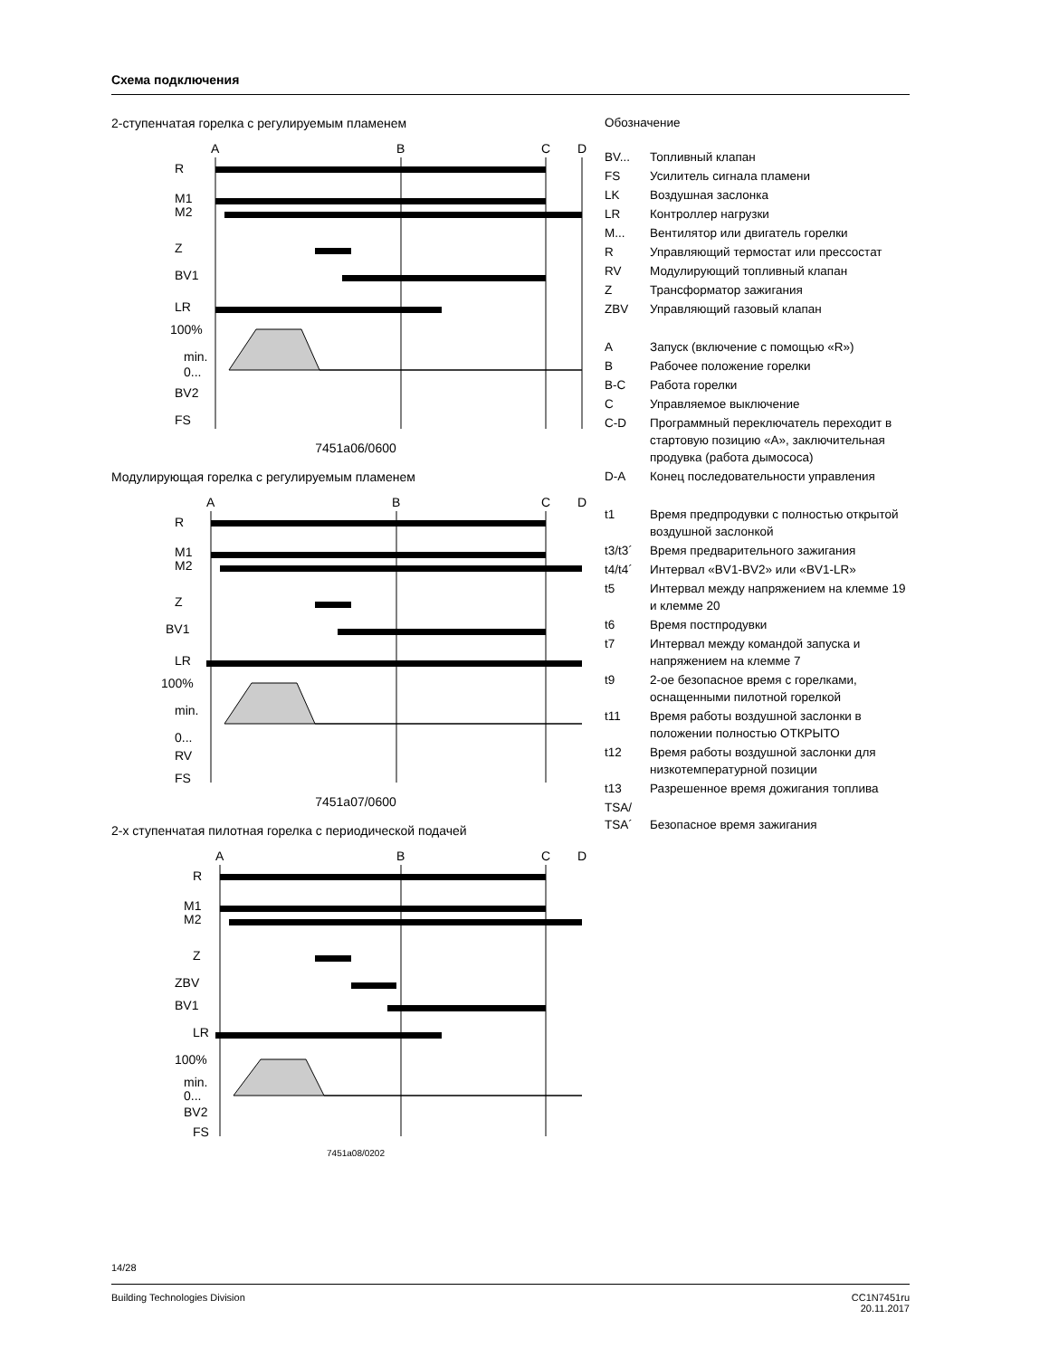Схема подключения
2-ступенчатая горелка с регулируемым пламенем
A
B
C
D
R
M1
M2
Z
BV1
LR
100%
min.
0...
BV2
FS
7451a06/0600
Модулирующая горелка с регулируемым пламенем
A
B
C
D
R
M1
M2
Z
BV1
LR
100%
min.
0...
RV
FS
7451a07/0600
2-х ступенчатая пилотная горелка с периодической подачей
A
B
C
D
R
M1
M2
Z
ZBV
BV1
LR
100%
min.
0...
BV2
FS
7451a08/0202
Обозначение
| BV... | Топливный клапан |
| FS | Усилитель сигнала пламени |
| LK | Воздушная заслонка |
| LR | Контроллер нагрузки |
| M... | Вентилятор или двигатель горелки |
| R | Управляющий термостат или прессостат |
| RV | Модулирующий топливный клапан |
| Z | Трансформатор зажигания |
| ZBV | Управляющий газовый клапан |
| A | Запуск (включение с помощью «R») |
| B | Рабочее положение горелки |
| B-C | Работа горелки |
| C | Управляемое выключение |
| C-D | Программный переключатель переходит в стартовую позицию «A», заключительная продувка (работа дымососа) |
| D-A | Конец последовательности управления |
| t1 | Время предпродувки с полностью открытой воздушной заслонкой |
| t3/t3´ | Время предварительного зажигания |
| t4/t4´ | Интервал «BV1-BV2» или «BV1-LR» |
| t5 | Интервал между напряжением на клемме 19 и клемме 20 |
| t6 | Время постпродувки |
| t7 | Интервал между командой запуска и напряжением на клемме 7 |
| t9 | 2-ое безопасное время с горелками, оснащенными пилотной горелкой |
| t11 | Время работы воздушной заслонки в положении полностью ОТКРЫТО |
| t12 | Время работы воздушной заслонки для низкотемпературной позиции |
| t13 | Разрешенное время дожигания топлива |
| TSA/ TSA´ | Безопасное время зажигания |
14/28
Building Technologies Division CC1N7451ru
20.11.2017